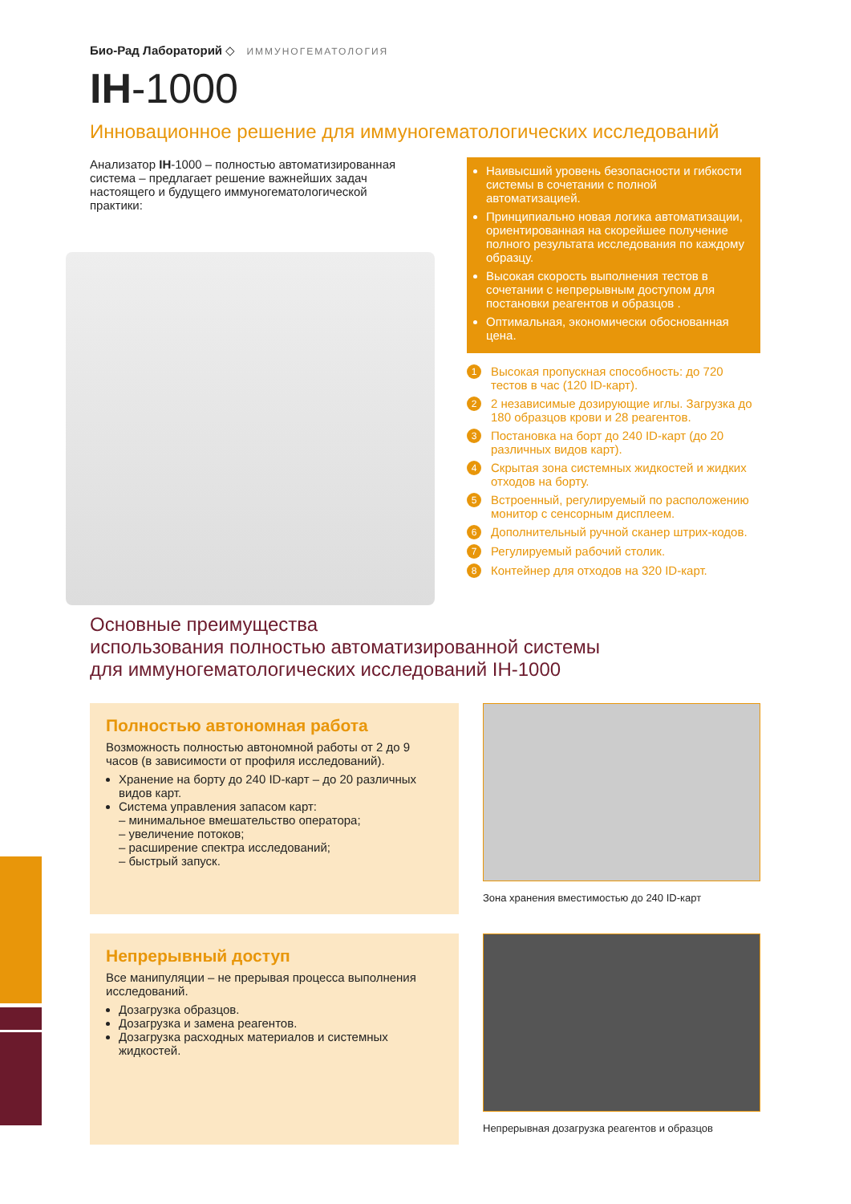Био-Рад Лабораторий ◇ ИММУНОГЕМАТОЛОГИЯ
IH-1000
Инновационное решение для иммуногематологических исследований
Анализатор IH-1000 – полностью автоматизированная система – предлагает решение важнейших задач настоящего и будущего иммуногематологической практики:
Наивысший уровень безопасности и гибкости системы в сочетании с полной автоматизацией.
Принципиально новая логика автоматизации, ориентированная на скорейшее получение полного результата исследования по каждому образцу.
Высокая скорость выполнения тестов в сочетании с непрерывным доступом для постановки реагентов и образцов .
Оптимальная, экономически обоснованная цена.
1 Высокая пропускная способность: до 720 тестов в час (120 ID-карт).
2 2 независимые дозирующие иглы. Загрузка до 180 образцов крови и 28 реагентов.
3 Постановка на борт до 240 ID-карт (до 20 различных видов карт).
4 Скрытая зона системных жидкостей и жидких отходов на борту.
5 Встроенный, регулируемый по расположению монитор с сенсорным дисплеем.
6 Дополнительный ручной сканер штрих-кодов.
7 Регулируемый рабочий столик.
8 Контейнер для отходов на 320 ID-карт.
Основные преимущества
использования полностью автоматизированной системы
для иммуногематологических исследований IH-1000
Полностью автономная работа
Возможность полностью автономной работы от 2 до 9 часов (в зависимости от профиля исследований).
Хранение на борту до 240 ID-карт – до 20 различных видов карт.
Система управления запасом карт:
– минимальное вмешательство оператора;
– увеличение потоков;
– расширение спектра исследований;
– быстрый запуск.
Зона хранения вместимостью до 240 ID-карт
Непрерывный доступ
Все манипуляции – не прерывая процесса выполнения исследований.
Дозагрузка образцов.
Дозагрузка и замена реагентов.
Дозагрузка расходных материалов и системных жидкостей.
Непрерывная дозагрузка реагентов и образцов